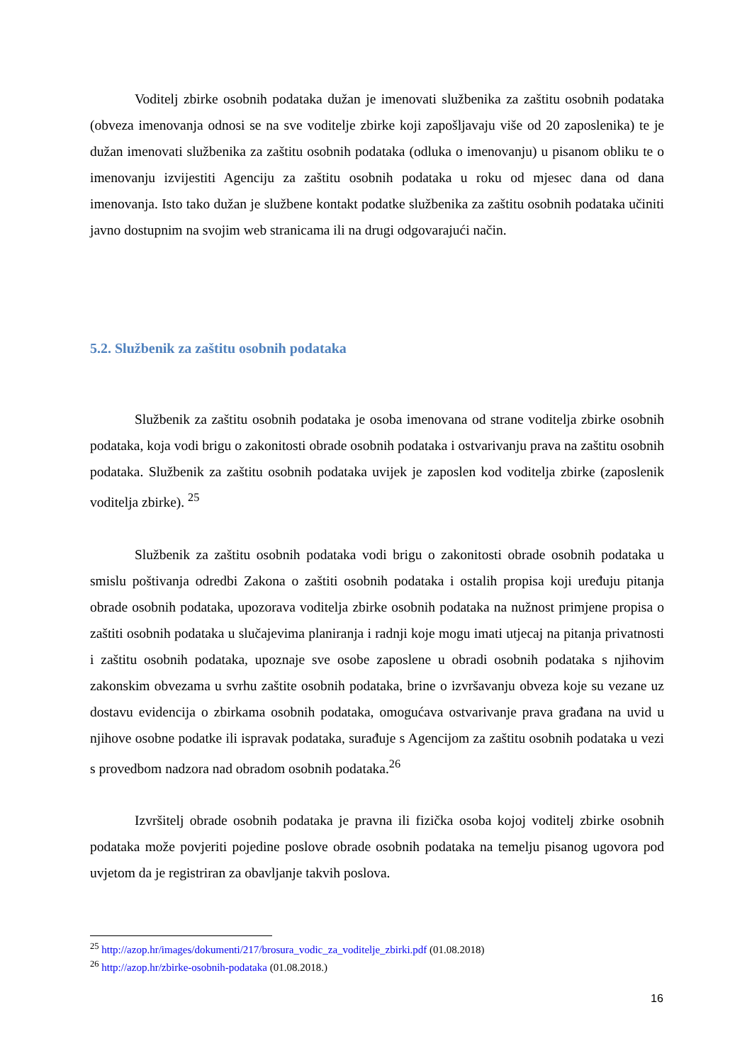Voditelj zbirke osobnih podataka dužan je imenovati službenika za zaštitu osobnih podataka (obveza imenovanja odnosi se na sve voditelje zbirke koji zapošljavaju više od 20 zaposlenika) te je dužan imenovati službenika za zaštitu osobnih podataka (odluka o imenovanju) u pisanom obliku te o imenovanju izvijestiti Agenciju za zaštitu osobnih podataka u roku od mjesec dana od dana imenovanja. Isto tako dužan je službene kontakt podatke službenika za zaštitu osobnih podataka učiniti javno dostupnim na svojim web stranicama ili na drugi odgovarajući način.
5.2. Službenik za zaštitu osobnih podataka
Službenik za zaštitu osobnih podataka je osoba imenovana od strane voditelja zbirke osobnih podataka, koja vodi brigu o zakonitosti obrade osobnih podataka i ostvarivanju prava na zaštitu osobnih podataka. Službenik za zaštitu osobnih podataka uvijek je zaposlen kod voditelja zbirke (zaposlenik voditelja zbirke). <sup>25</sup>
Službenik za zaštitu osobnih podataka vodi brigu o zakonitosti obrade osobnih podataka u smislu poštivanja odredbi Zakona o zaštiti osobnih podataka i ostalih propisa koji uređuju pitanja obrade osobnih podataka, upozorava voditelja zbirke osobnih podataka na nužnost primjene propisa o zaštiti osobnih podataka u slučajevima planiranja i radnji koje mogu imati utjecaj na pitanja privatnosti i zaštitu osobnih podataka, upoznaje sve osobe zaposlene u obradi osobnih podataka s njihovim zakonskim obvezama u svrhu zaštite osobnih podataka, brine o izvršavanju obveza koje su vezane uz dostavu evidencija o zbirkama osobnih podataka, omogućava ostvarivanje prava građana na uvid u njihove osobne podatke ili ispravak podataka, surađuje s Agencijom za zaštitu osobnih podataka u vezi s provedbom nadzora nad obradom osobnih podataka.<sup>26</sup>
Izvršitelj obrade osobnih podataka je pravna ili fizička osoba kojoj voditelj zbirke osobnih podataka može povjeriti pojedine poslove obrade osobnih podataka na temelju pisanog ugovora pod uvjetom da je registriran za obavljanje takvih poslova.
<sup>25</sup> http://azop.hr/images/dokumenti/217/brosura_vodic_za_voditelje_zbirki.pdf (01.08.2018)
<sup>26</sup> http://azop.hr/zbirke-osobnih-podataka (01.08.2018.)
16